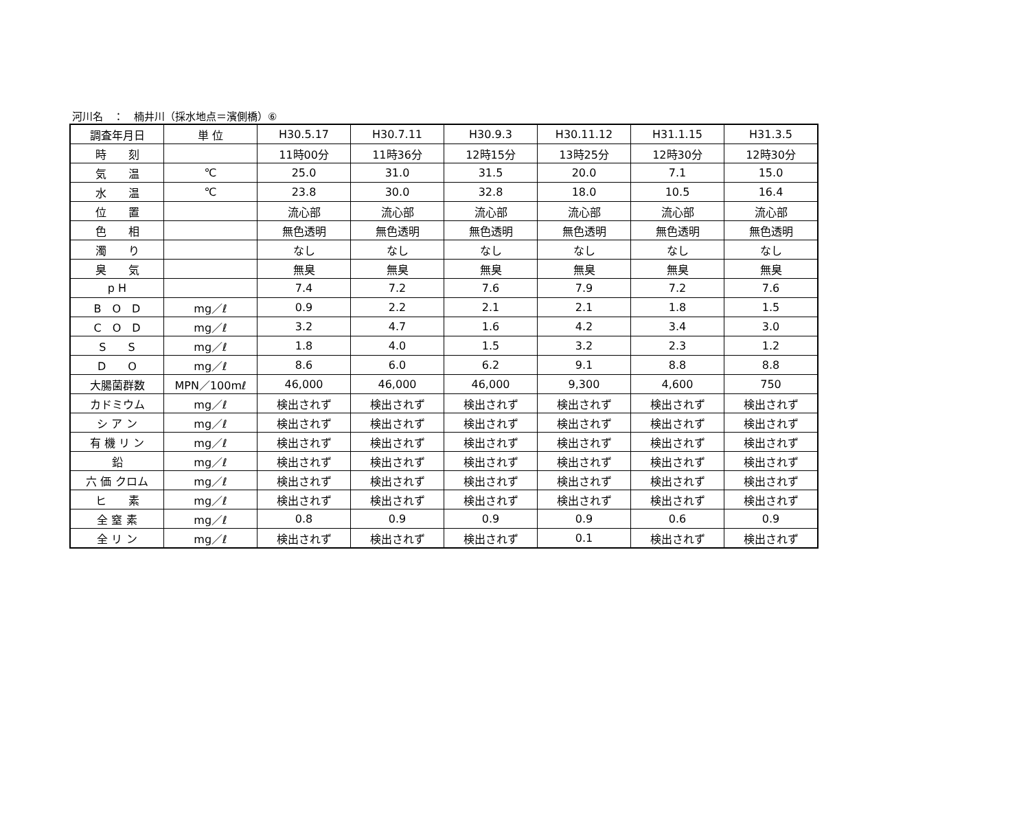河川名　：　楠井川（採水地点＝濱側橋）⑥
| 調査年月日 | 単 位 | H30.5.17 | H30.7.11 | H30.9.3 | H30.11.12 | H31.1.15 | H31.3.5 |
| 時 刻 | | 11時00分 | 11時36分 | 12時15分 | 13時25分 | 12時30分 | 12時30分 |
| 気 温 | ℃ | 25.0 | 31.0 | 31.5 | 20.0 | 7.1 | 15.0 |
| 水 温 | ℃ | 23.8 | 30.0 | 32.8 | 18.0 | 10.5 | 16.4 |
| 位 置 | | 流心部 | 流心部 | 流心部 | 流心部 | 流心部 | 流心部 |
| 色 相 | | 無色透明 | 無色透明 | 無色透明 | 無色透明 | 無色透明 | 無色透明 |
| 濁 り | | なし | なし | なし | なし | なし | なし |
| 臭 気 | | 無臭 | 無臭 | 無臭 | 無臭 | 無臭 | 無臭 |
| p H | | 7.4 | 7.2 | 7.6 | 7.9 | 7.2 | 7.6 |
| B O D | mg／ℓ | 0.9 | 2.2 | 2.1 | 2.1 | 1.8 | 1.5 |
| C O D | mg／ℓ | 3.2 | 4.7 | 1.6 | 4.2 | 3.4 | 3.0 |
| S S | mg／ℓ | 1.8 | 4.0 | 1.5 | 3.2 | 2.3 | 1.2 |
| D O | mg／ℓ | 8.6 | 6.0 | 6.2 | 9.1 | 8.8 | 8.8 |
| 大腸菌群数 | MPN／100mℓ | 46,000 | 46,000 | 46,000 | 9,300 | 4,600 | 750 |
| カドミウム | mg／ℓ | 検出されず | 検出されず | 検出されず | 検出されず | 検出されず | 検出されず |
| シ ア ン | mg／ℓ | 検出されず | 検出されず | 検出されず | 検出されず | 検出されず | 検出されず |
| 有 機 リ ン | mg／ℓ | 検出されず | 検出されず | 検出されず | 検出されず | 検出されず | 検出されず |
| 鉛 | mg／ℓ | 検出されず | 検出されず | 検出されず | 検出されず | 検出されず | 検出されず |
| 六 価 クロム | mg／ℓ | 検出されず | 検出されず | 検出されず | 検出されず | 検出されず | 検出されず |
| ヒ 素 | mg／ℓ | 検出されず | 検出されず | 検出されず | 検出されず | 検出されず | 検出されず |
| 全 窒 素 | mg／ℓ | 0.8 | 0.9 | 0.9 | 0.9 | 0.6 | 0.9 |
| 全 リ ン | mg／ℓ | 検出されず | 検出されず | 検出されず | 0.1 | 検出されず | 検出されず |